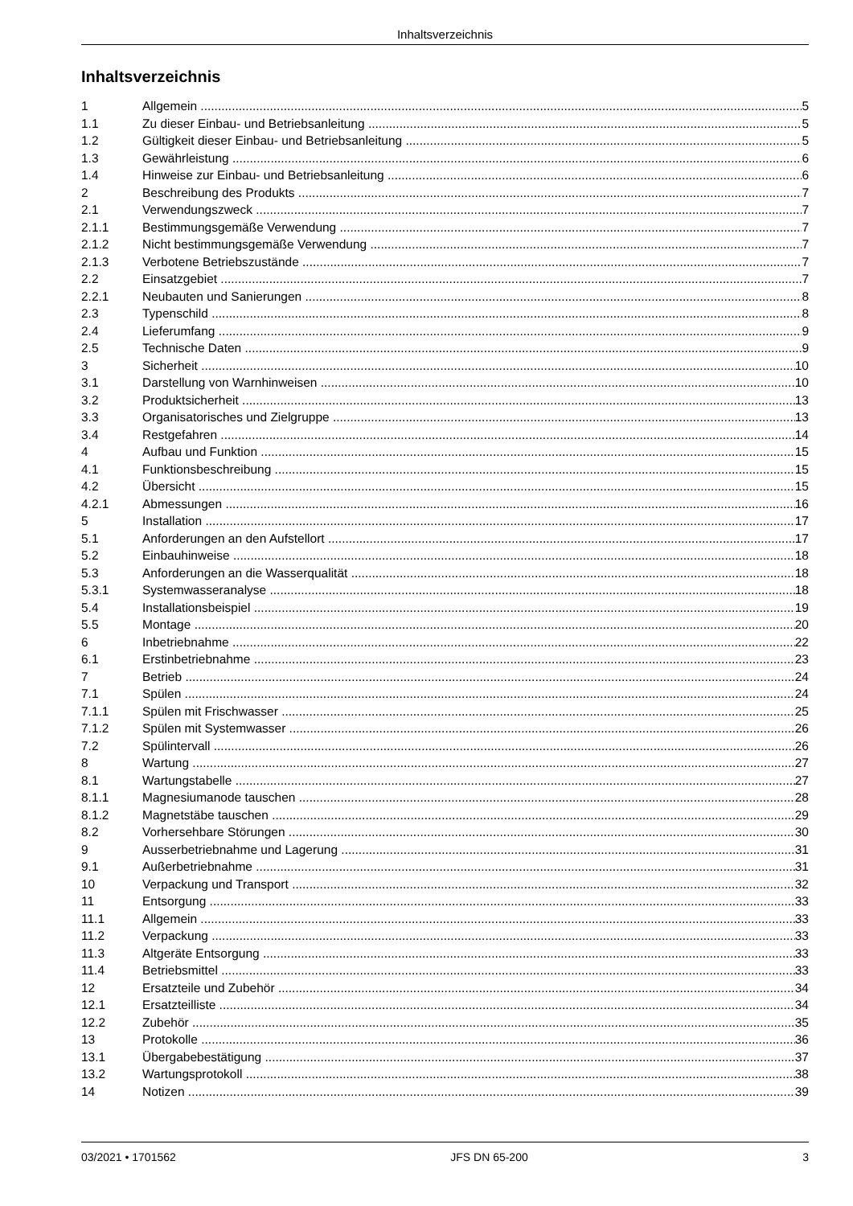Inhaltsverzeichnis
Inhaltsverzeichnis
1 Allgemein 5
1.1 Zu dieser Einbau- und Betriebsanleitung 5
1.2 Gültigkeit dieser Einbau- und Betriebsanleitung 5
1.3 Gewährleistung 6
1.4 Hinweise zur Einbau- und Betriebsanleitung 6
2 Beschreibung des Produkts 7
2.1 Verwendungszweck 7
2.1.1 Bestimmungsgemäße Verwendung 7
2.1.2 Nicht bestimmungsgemäße Verwendung 7
2.1.3 Verbotene Betriebszustände 7
2.2 Einsatzgebiet 7
2.2.1 Neubauten und Sanierungen 8
2.3 Typenschild 8
2.4 Lieferumfang 9
2.5 Technische Daten 9
3 Sicherheit 10
3.1 Darstellung von Warnhinweisen 10
3.2 Produktsicherheit 13
3.3 Organisatorisches und Zielgruppe 13
3.4 Restgefahren 14
4 Aufbau und Funktion 15
4.1 Funktionsbeschreibung 15
4.2 Übersicht 15
4.2.1 Abmessungen 16
5 Installation 17
5.1 Anforderungen an den Aufstellort 17
5.2 Einbauhinweise 18
5.3 Anforderungen an die Wasserqualität 18
5.3.1 Systemwasseranalyse 18
5.4 Installationsbeispiel 19
5.5 Montage 20
6 Inbetriebnahme 22
6.1 Erstinbetriebnahme 23
7 Betrieb 24
7.1 Spülen 24
7.1.1 Spülen mit Frischwasser 25
7.1.2 Spülen mit Systemwasser 26
7.2 Spülintervall 26
8 Wartung 27
8.1 Wartungstabelle 27
8.1.1 Magnesiumanode tauschen 28
8.1.2 Magnetstäbe tauschen 29
8.2 Vorhersehbare Störungen 30
9 Ausserbetriebnahme und Lagerung 31
9.1 Außerbetriebnahme 31
10 Verpackung und Transport 32
11 Entsorgung 33
11.1 Allgemein 33
11.2 Verpackung 33
11.3 Altgeräte Entsorgung 33
11.4 Betriebsmittel 33
12 Ersatzteile und Zubehör 34
12.1 Ersatzteilliste 34
12.2 Zubehör 35
13 Protokolle 36
13.1 Übergabebestätigung 37
13.2 Wartungsprotokoll 38
14 Notizen 39
03/2021 • 1701562 JFS DN 65-200 3